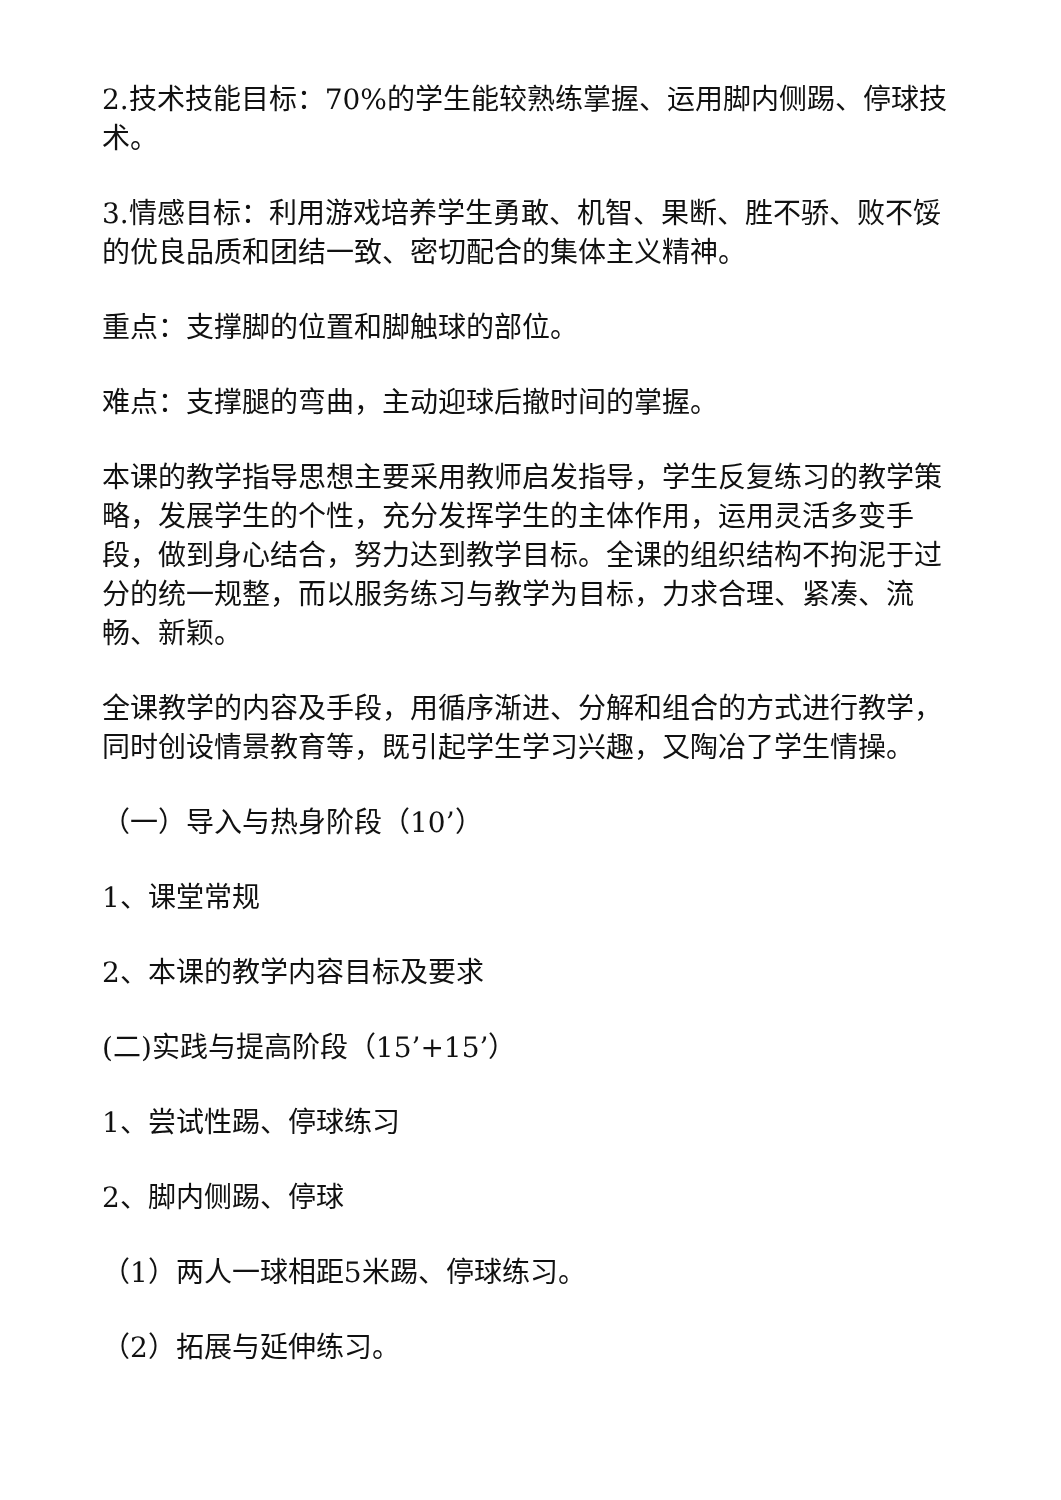2.技术技能目标：70%的学生能较熟练掌握、运用脚内侧踢、停球技术。
3.情感目标：利用游戏培养学生勇敢、机智、果断、胜不骄、败不馁的优良品质和团结一致、密切配合的集体主义精神。
重点：支撑脚的位置和脚触球的部位。
难点：支撑腿的弯曲，主动迎球后撤时间的掌握。
本课的教学指导思想主要采用教师启发指导，学生反复练习的教学策略，发展学生的个性，充分发挥学生的主体作用，运用灵活多变手段，做到身心结合，努力达到教学目标。全课的组织结构不拘泥于过分的统一规整，而以服务练习与教学为目标，力求合理、紧凑、流畅、新颖。
全课教学的内容及手段，用循序渐进、分解和组合的方式进行教学，同时创设情景教育等，既引起学生学习兴趣，又陶冶了学生情操。
（一）导入与热身阶段（10’）
1、课堂常规
2、本课的教学内容目标及要求
(二)实践与提高阶段（15’+15’）
1、尝试性踢、停球练习
2、脚内侧踢、停球
（1）两人一球相距5米踢、停球练习。
（2）拓展与延伸练习。